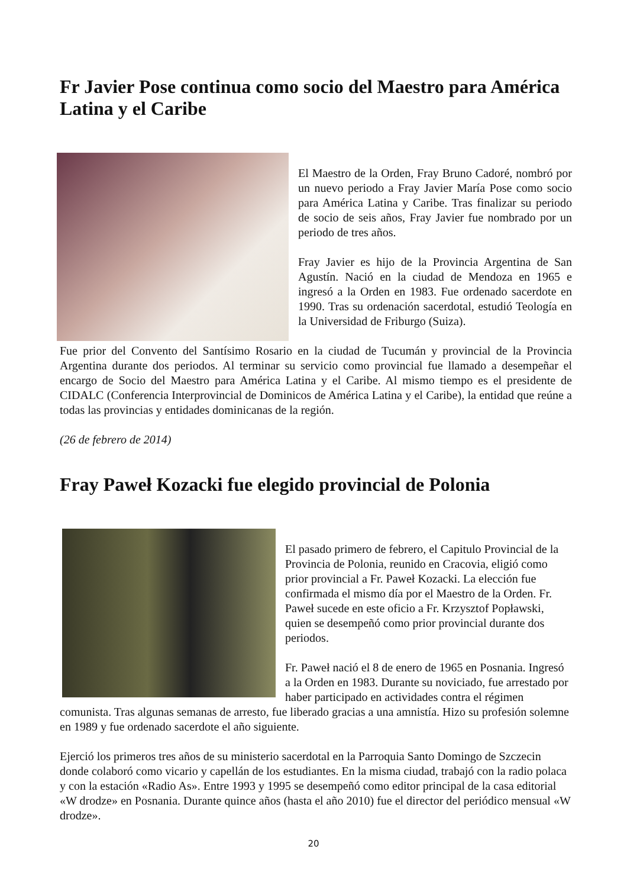Fr Javier Pose continua como socio del Maestro para América Latina y el Caribe
El Maestro de la Orden, Fray Bruno Cadoré, nombró por un nuevo periodo a Fray Javier María Pose como socio para América Latina y Caribe. Tras finalizar su periodo de socio de seis años, Fray Javier fue nombrado por un periodo de tres años.
Fray Javier es hijo de la Provincia Argentina de San Agustín. Nació en la ciudad de Mendoza en 1965 e ingresó a la Orden en 1983. Fue ordenado sacerdote en 1990. Tras su ordenación sacerdotal, estudió Teología en la Universidad de Friburgo (Suiza).
Fue prior del Convento del Santísimo Rosario en la ciudad de Tucumán y provincial de la Provincia Argentina durante dos periodos. Al terminar su servicio como provincial fue llamado a desempeñar el encargo de Socio del Maestro para América Latina y el Caribe. Al mismo tiempo es el presidente de CIDALC (Conferencia Interprovincial de Dominicos de América Latina y el Caribe), la entidad que reúne a todas las provincias y entidades dominicanas de la región.
(26 de febrero de 2014)
Fray Paweł Kozacki fue elegido provincial de Polonia
El pasado primero de febrero, el Capitulo Provincial de la Provincia de Polonia, reunido en Cracovia, eligió como prior provincial a Fr. Paweł Kozacki. La elección fue confirmada el mismo día por el Maestro de la Orden. Fr. Paweł sucede en este oficio a Fr. Krzysztof Popławski, quien se desempeñó como prior provincial durante dos periodos.
Fr. Paweł nació el 8 de enero de 1965 en Posnania. Ingresó a la Orden en 1983. Durante su noviciado, fue arrestado por haber participado en actividades contra el régimen comunista. Tras algunas semanas de arresto, fue liberado gracias a una amnistía. Hizo su profesión solemne en 1989 y fue ordenado sacerdote el año siguiente.
Ejerció los primeros tres años de su ministerio sacerdotal en la Parroquia Santo Domingo de Szczecin donde colaboró como vicario y capellán de los estudiantes. En la misma ciudad, trabajó con la radio polaca y con la estación «Radio As». Entre 1993 y 1995 se desempeñó como editor principal de la casa editorial «W drodze» en Posnania. Durante quince años (hasta el año 2010) fue el director del periódico mensual «W drodze».
20